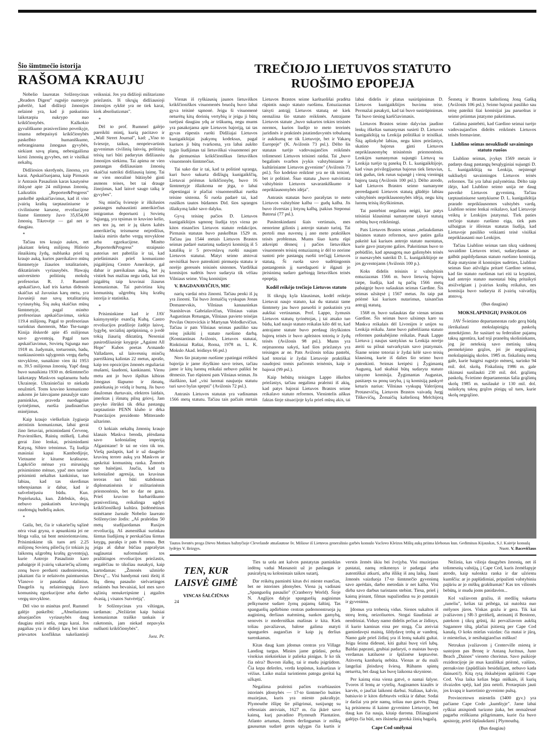Šio šimtmečio istorija
RAŠOMA KRAUJU
Nobelio laureatas Solženycinas „Readers Digest" rugsėjo numeryje pabrėžė, kad didžioji žmonijos nelaimė yra, kad ji paskutiniu laikotarpiu nukrypo nuo krikščionybės. Kažkokio gyvuliškumo prasiveržimo poveikyje, imama nebepaisyti krikščionybės paskelbto humaniškumo, nebranginama žmogaus gyvybės, siekiant savų planų, nebesigailima kirsti žmonių gyvybes, net ir visiškai nekaltų.
Didžiosios skerdynės, žinoma, yra karai. Apskaičiuojama, kaip Pirmasis ir Antrasis Pasaulinis karas kautynėse išskynė apie 24 milijonus žmonių. Laikraštis „Reporter&Progress" paskelbė apskaičiavimus, kad iš viso įvairių kraštų tarptautiniuose ir civiliniuose karuose, revoliucijose šiame šimtmety žuvo 35,654,00 žmonių. Tikrovėje — gal net ir daugiau.
*
Tačiau tos kraujo aukos, net įskaitant šešetą milijonų Hitlerio išnaikintų žydų, nublunka prieš tą kraujo auką, kurios pareikalavo mūsų šimtmetyje žiaurios totalitarinės, diktatūrinės vyriausybės. Hawajų universiteto politinių mokslų profesorius R. J. Rummel apskaičiavo, kad tris kartus didesnis skaičius už žuvusius karų metu, yra žuvusieji nuo savų totalitarinių vyriausybių. Šių aukų skaičius mūsų šimtmetyje, pagal minėto profesoriaus apskaičiavimus, siekia 119.4 milijonų. Pagal to profesoriaus surinktus duomenis, Mao Tse-tungo Kinija išskerdė apie 45 milijonus savo gyventojų. Pagal tuos apskaičiavimus, Sovietų Sąjunga nuo 1918 m. žudymais, torturomis, badu, sunkiausiomis sąlygomis vergų darbų stovyklose, sunaikino vien iki 1953 m. 39.5 milijonus žmonių. Yapč daug buvo sunaikinta 1930 m. dešimtmečio laikotarpy Maskvos suplanuotu badu Ukrainoje. Ukrainiečiai to niekada neužmirš. Toms kruvino komunizmo aukoms jie laisvajame pasaulyje stato paminklus, praveda nuodugnius tyrinėjimus, ruošia jaudinančius minėjimus.
Kaip kraujo vieškeliais žygiuoja ateistinis komunizmas, labai gerai žino lietuviai, prisimindami Červenę, Pravieniškes, Rainių miškelį. Labai gerai žino lenkai, prisimindami Katyną, Sibiro trėmimus. Tą liudija masiniai kapai Kambodijoje, Vietname ir kituose kraštuose. Lapkričio mėnuo yra mirusiųjų prisiminimo mėnuo, ypač mes turime prisiminti nekaltus kankinius, tuo labiau, kad tas skerdimas tebetęsiamas ir dabar, kad ir sušvelnėjusiu būdu. Kun. Popieluszka, kun. Zdebskis, deja, nebuvo paskutinės kruvinųjų raudonųjų budelių aukos.
*
Gaila, bet, čia ir vakariečių sąžinė nėra visai gryna, o apsunkinta jei ne bloga valia, tai bent nesiorientavimu. Prisiminkime tik tuos arti 2.25 milijonų Sovietų piliečių (ir tokiais jų laikomų užgrobtų kraštų gyventojų), kurie Antrojo Pasaulinio karo pabaigoje iš įvairių vakariečių užimtų zonų buvo perduoti raudoniesiems, įskaitant čia ir nelaisvėn paimtuosius Vlasovo ir panašius dalinius. Daugelis tų nelaimingųjų žuvo komunistų egzekucijose arba darbo vergų stovyklose.
Dėl viso to minėtas prof. Rummel galėjo paskelbti: „Absoliutizmu alsuojančios vyriausybės daug daugiau mirti neša, negu karai. Jos pagaliau yra ir didieji karų bei kitus prievartos konfliktus sukeliantieji veiksniai. Jos yra didžioji militarizmo priežastis. Iš tikrųjų didžiausioji žmonijos rykštė yra ne tiek karai, kiek absoliutizmas".
*
Dėl to prof. Rummel galėjo pareikšti mintį, kurią pacitavo ir „Wall Street Journal", kad: „Viso to šviesoje, taikus, nenprievartinis gyvenimas civilinių laisvių, politinių teisių turi būti padarytas didžiausiu žmonijos siekimu. Tai apima ne vien pastangas didžiausiam žmonių skaičiui suteikti didžiausią laimę. Tai ne vien moralinė būtinybė ginti asmens teises, bet tai drauge žinojimas, kad laisvė saugo taiką ir gyvybes".
Sių minčių šviesoje ir iškilusios pastangos nubaustinti amerikiečius imigrantus deportuoti į Sovietų Sąjungą, yra tęsimas to kruvino kelio, nes ten jų, net ir jų tikros kaltės amerikiečių teismuose neįrodžius, laukia mirtis darbo vergų stovyklose arba egzekucijose. Minėto „Reporter&Progress" straipsnio autorius net pabrėžia ir tai, kad priešinimasis prieš komunizmo įsigalėjimą Centro Amerikoje, gal dabar ir pareikalaus aukų, bet jų vistiek bus mažiau negu tada, kai ten įsigalėtų taip kruvinai žiaurus komunizmas. Tai patvirtina kitų komunistų užgrobtų kitų kraštų istorija ir statistika.
*
Prisiminkime kad ir JAV kaimynystėje esančią Kubą. Castro revoliucijos pradžioje žadėjo laisvę, lygybę, socialinį aprūpinimą, o įvedė tokią žiaurią diktatūrą. Neseniai pasirodžiusioje knygoje „Against All Hope" Kubos poetas Armando Valladares, už laisvesnių minčių pareiškimą kalintas 22 metus, aprašo, kaip ten opozicijos žmonės reguliariai mušami, šaudomi, kankinami. Vienu metu ant jo buvo išpiltas kibiras žmogaus šlapumo ir išmatų, pasiekusių jo veidą ir burną. Jis buvo daužomas durtuvais, elektros laidais, įmerktas į išmatų pilną griovį. Jam pavyko ištrūkti tik dėka pastangų tarptautinio PENN klubo ir dėka Prancūzijos prezidento Mitterando užtarimo.
O kokiais nekaltų žmonių kraujo klanais Maskva brenda, plėsdama savo kolonialinę imperiją Afganistane! Ir tai ne vien tik ten. Viešą paslaptis, kad ir už daugelio kruvinų teroro aukų yra Maskvos ar apskritai komunistų ranka. Žmonės tuo baisėjasi. Jaučia, kad ta kolonialinė agresija, tas kruvinas teroras turi būti stabdomas diplomatinėmis ir militarinėmis priemonėmis, bet to dar ne gana. Prieš kruvino barbariškumo prasiveržimą, reikalinga ugdyti krikščioniškoji kultūra. Įsidėmėtinas minėtame žurnale Nobelio laureato Solženycino žodis: „Aš praleidau 50 metų studijuodamas Rusijos revoliuciją. Aš asmeniškai surinkau šimtus liudijimų ir perskaičiau šimtus knygų, parašęs ir pats 8 tomus. Bet jeigu aš dabar būčiau paprašytas suglaustai suformuluoti tos pražūtingos revoliucijos priežastis, negalėčiau to tiksliau nusakyti, kaip kartodamas: „Žmonės užmiršo Dievą"... Visi bandymai rasti išeitį iš šių dienų pasaulio sielvartingos nelaimės bus bevaisiai, kol mes savo sąžinių nenukreipsime į atgailos dvasią, į visatos Sutvėrėją".
Ir Solženycinas yra viltingas, tardamas: „Nežiūrint kaip baisiai komunizmas traiško tankais ir raketomis, jam niekad nepavyks nušluoti krikščionybės".
Juoz. Pr.
TREČIOJO LIETUVOS STATUTO
RUOŠIMO EPOPEJA
Vienas iš ryškiausių jaunos lietuviškos krikščioniškos visuomenės bruožų buvo labai gyva teisinė sąmonė. Jeigu ši visuomenė neturėtų kitų dorinių vertybių ir jeigu ji būtų turėjusi daugiau ydų ar trūkumų, negu mums yra pasakojama apie Lietuvos bajoriją, tai tas gyvas rūpestis ruošti Didžiajai Lietuvos kunigaikštijai įsakymų kodeksus, pagal kuriuos ji būtų tvarkoma, yra labai aukšto lygio liudijimas tai lietuviškai visuomenei per du pirmuosius krikščioniškus lietuviškos visuomenės šimtmečius.
Tai sako dar ir tai, kad ta politinė sąranga, kuri buvo sukurta didžiųjų kunigaikščių, Lietuvai priėmus krikščionybę, buvo 16 šimtmetyje išlaikoma ne jėga, o labai rūpestingai ir plačiai visuomeniškai ruošta teisine sistema. Ši ruoša padarė tai, kad rusiškos tautos būdamos Did. šios sąrangos išlaikymą laikė savo dalyku.
Gyvą teisinę pačios D. Lietuvos kunigaikštijos sąmonę liudija trys viena po kitos einančios Lietuvos statuto redakcijos. Pirmasis statutas buvo paskelbtas 1529 m. Tačiau jau 1544 metais Lietuvos Brastos seimas padarė nutarimą sudaryti komisiją iš 5 katalikų ir 5 provoslavų ruošti naujam Lietuvos statutui. Matyt seimo atstovai nevisiškai buvo patenkinti pirmuoju statutu ir norėjo geresnės teisinės sistemos. Vardiškai komisijos sudėtis buvo sudaryta tik vėliau Vilniaus seime. Visų komisijos
V. BAGDANAVIČIUS, MIC
narių vardai nėra žinomi. Tačiau penki iš jų yra žinomi. Tai buvo žemaičių vyskupas Jonas Domanevskis, Vilniaus kanauninkas Stanislovas Gabrialavičius, Vilniaus vaitas Augustinas Rotungas, Vilniaus pavieto teisėjas Povilas Ostrovickis ir Martynas Volodkevičius. Tačiau ir pats Vilniaus seimas pasiliko sau teisę įsikišti į statuto ruošimo darbą. (Konstantinas Avižonis, Lietuvos statutai, Rinktiniai Raštai, Roma, 1978 m. L. K. Mokslo Akad. leidinys 66 psl.)
Nors šio įstatymo ruošime ypatingai reiškėsi bajorija ir jame išryškino savo teises, tačiau jame ir kitų luomų reikalai nebuvo palikti be dėmesio. Tuo rūpinosi pats Vilniaus seimas. Jis išaiškino, kad „visi luomai naujuoju statutu turi savo bylas spręsti" (Avižonis 72 psl.).
Antrasis Lietuvos statutas yra vadinamas 1566 metų statutu. Tačiau tais pačiais metais Lietuvos Brastos seime karštuolišai pradėta rūpintis naujo statuto ruošimu. Entuziazmas taisyti antrąjį Lietuvos statutą nė kiek nemažina šio statuto reikšmės. Antrajame Lietuvos statute „buvo sukurtos tokios teisinės normos, kurios liudijo to meto teorinės juridinės ir praktinės įstatimdavystės tobulumą ir aukštumą ne tik Lietuvoje, bet ir Vakarų Europoje" (K. Avižonis 73 psl.). Dėlto šis statutas turėjo vadovaujančios reikšmės tolimesnei Lietuvos teisinei raidai. Tai „buvo begalinės svarbos įvykis valstybiniame ir kultūriniame Lietuvos gyvenime" (Avižonis 73 psl.). Šio kodekso reikšmė yra ne tik teisinė, bet ir politinė. Šiuo statutu „buvo sutvirtinta valstybinio Lietuvos savarankiškumo ir nepriklausomybės idėja".
Antrasis statutas buvo parašytas to meto Lietuvos valstybine kalba — gudų kalba. Jis buvo išverstas į lotynų kalbą, įsakius Steponui Batorui (77 psl.).
Pasitenkindami šiais vertimais, mes nenorime gilintis į antrojo statuto turinį. Tai pertoli mus nuvestų į ano meto praktiškos teisės problemas. Mums šiuo kartu rūpi atkreipti dėmesį į pačios lietuviškos visuomenės teisinį entuziazmą ir dėl to norime sustoti prie pastangų ruošti trečiąjį Lietuvos statutą. Ši ruoša savo sudėtingomis pastangomis jį suredaguoti ir išgauti jo įteisinimą sudaro garbingą lietuviškos teisės epopėją.
Kodėl reikėjo trečiojo Lietuvos statuto
Iš tikrųjų kyla klausimas, kodėl reikėjo Lietuvai naujo statuto, kai du statutai tame šimtmety jau buvo paruošti ir paskutinis yra aukštai vertinamas. Prof. Lappo, žymusis Lietuvos statutų tyrinėtojas, į tai atsako tuo būdu, kad naujo statuto reikalas kilo dėl to, kad antrajame statute buvo perdaug išryškintos bajorų teisės ir buvo apleistos totorių ir žydų teisės (Avižonis 98 psl.). Mums yra neįmanoma sakyti, kad šios priežastys yra teisingos ar ne. Pats Avižonis toliau pastebi, kad totoriai ir žydai Lietuvoje praktiškai naudojosi tomis pačiomis teisėmis, kaip ir bajorai (99 psl.).
Kaip bebūtų teisingos Lappo iškeltos priežastys, tačiau negalima praleisti iš akių, kad patys bajorai Lietuvos Brastos seime reikalavo statuto reformos. Vienintelis aiškus faktas šioje situacijoje kyla prieš mūsų akis, tai labai didelis ir platus susirūpinimas D. Lietuvos kunigaikštijos buvimu teise. Permažai pasakyti, kad tai buvo susirūpinimas. Tai buvo tiesiog karščiavimasis.
Lietuvos Brastos seimo dalyvius jaudino lenkų iškeltas sumanymas susieti D. Lietuvos kunigaikštiją su Lenkija politiškai ir teisiškai. Šitą aplinkybė labiau, negu kitos priežastys, skatino bajorus ginti Lietuvos nepriklausomybę teisinėmis priemonėmis. Lenkijos sumanymas sujungti Lietuvą su Lenkija turėjo tą pasekų D. L. kunigaikštijoje, kad visus privilegijuotus bajorus tiek lietuvius, tiek gudus, tiek rusus sujungė į vieną vieningą bajorų tautą (Avižonis 100 psl.). Dėlto atrodo, kad Lietuvos Brastos seimo sumanyme perredaguoti Lietuvos statutą glūdėjo labiau valstybinės nepriklausomybės idėja, negu kitų luomų teisių išryškinimas.
Tai pastebint negalima neigti, kar patys teisiniai klausimai sumanyme taisyti statutą nebūtų buvę reikšmingi.
Pats Lietuvos Brastos seimas „nelaukdamas būsimos statuto reformos, savo paties galia pakeitė kai kuriuos antrojo statuto nuostatus, kurie gavo įstatymo galios. Pakeitimas buvo to pobūdžio, kad apsaugotų nuo galimybės teisės ir nuosavybės suteikti D. L. kunigaikštijoje ne jos gyventojams (Avižonis 100 p.).
Koks didelis teisinis ir valstybinis entuziazmas 1566 m. buvo lietuvių bajorų tarpe, liudija, kad tų pačių 1566 metų pabaigoje buvo sušauktas seimas Gardine. Šis seimas užsitęsė į 1567 metus. Jis taip pat priėmė kai kuriuos nutarimus, taisančius antrąjį statutą.
1568 m. buvo sušauktas dar vienas seimas Gardine. Šis seimas buvo užsimęs karo su Maskva reikalais dėl Livonijos ir unijos su Lenkija reikalu. Jame buvo pabrėžiama statuto reformos paskubėjimo reikalas. Pasak Lappo Lietuva į naujus santykius su Lenkija norėjo ateiti su pilnai sutvarkytais savo įstatymais. Šiame seime totoriai ir žydai kėlė savo teisių klausimą, kurie iš dalies šio seimo buvo patenkinti. Seimas kreipėsi į Žygimantą Augustą, kad skubiai būtų sudaryta statuto taisymo komisija. Žygimantas Augustas, pasitaręs su ponų taryba, į tą komisiją paskyrė keturis narius: Vilniaus vyskupą Valerijoną Protasevičių, Lietuvos Brastos vaivadą Jurgį Tiškevičių, Žemaičių kaštelioną Melchijorą Šemetą ir Brastos kaštelioną Joną Gašką (Avižonis 106 psl.). Seimo bajorai pasiliko sau teisę pateikti šiai komisijai jau paruoštus ir seimo priimtus įstatymo pakeitimus.
Galima pastebėti, kad Gardino seimai turėjo vadovaujančios didelės reikšmės Lietuvos teisės formavime.
Liublino seimas nesukliudė savaimingo statuto ruošos
Liublino seimas, įvykęs 1569 metais ir padaręs daug pastangų besąlyginiai sujungti D. L. kunigaikštiją su Lenkija, neįstengė sukliudyti savaimingos Lietuvos teisės reformos. Tai yra labai pažymėtina. Dėlto taip išėjo, kad Liublino seimo unija ne daug paveikė Lietuvos gyvenimą. Tačiau tarptautiniuose santykiuose D. L. kunigaikštija prarado nepriklausomos valstybės vardą. Liublino seime lenkai reikalavo, kad Lietuvoje veiktų ir Lenkijos įstatymai. Tiek paties trečiojo statuto ruošimo eiga, tiek pats užbaigtas ir išleistas statutas liudija, kad Lietuvoje pasiliko veikianti teisė visiškai nepriklausanti nuo Lenkijos.
Tačiau Liublino seimas tam tikrą vaidmenį suvaidino Lietuvos teisei, sudarydamas ar galbūt papildydamas statuto ruošimo komisiją. Kaip matysime iš komisijos sudėties, Liublino seimas šiuo atžvilgiu pritarė Gardino seimui, kad šio statuto ruošimas turi eiti ta kryptimi, kad antrojo statuto nuostatai būtų pritaikyti atsižvelgiant į įvairius kraštų reikalus, nes komisija buvo sudaryta iš įvairių vaivadijų atstovų.
(Bus daugiau)
MOKSLAPINIGIŲ PASKOLOS
JAV Švietimo departamentas rado gerą būdą išreikalauti mokslapinigių paskolų atmokėjimo. Jie susitarė su federaline pajamų taksų agentūra, kad toji praneštų skolininkams, jog jie neteksią savo metinių taksų permokėjimo grąžos, jei jie negrąžinsią mokslapinigių skolos. 1985 m. fiskalinių metų gale, kurie baigėsi rugsėjo mėnesį, surinko 94 mil. dol. skolų. Fiskalinių 1986 m. gale tikimasi susilaukti 230 mil. dol. grąžintų paskolų. Švietimo departamentas šalia grąžintų skolų 1985 m. susilaukė ir 130 mil. dol. sulaikytų taksų grąžos pinigų už tuos, kurie skolų negrąžino.
Tautos šventės proga Dievo Motinos bažnyčioje Clevelande atnašautose šv. Mišiose iš Lietuvos generalinio garbės konsulo Vaclovo Kleizos Mišių auką priima klebonas kun. Gediminas Kijauskas, S.J. Kairėje konsulą lydėjęs V. Brizgys. Nuotr. V. Bacevičiaus
TEN, KUR LAISVĖ GIMĖ
VINCAS ŠALČIŪNAS
24
Ties ta uola ant kalvos pastatytas paminklas indėnų vadui Massasoit už jo paslaugas ir pasirašytą su kolonistais taikos sutartį.
Dar reikėtų paminėti kitus dvi mieste esančias, bet ne istorines įdomybes. Viena jų vadinasi „Spanguolių pasaulio" (Cranberry World). Šioje N. Anglijos dalyje spanguolių auginimas pelkynuose sudaro žymų pajamų šaltinį. Tas spanguolių apdirbimo centras pademonstruoja jų auginimą, derliaus nuėmimą, sunkos gamybą, senovės ir moderniškas mašinas ir kita. Kiek toliau pavažiavus, balose galima matyti spanguoles augančias ir kaip jų derlius surenkamas.
Kitas daug kam įdomus centras yra Village Landing turgus. Minios jame grūdasi, perka visokius niekniekius ir palieka pinigus. Ir ko tik čia nėra? Buvom išalkę, tai ir mudu įsigrūdom. Čia kepa dešreles, verda kopūstus, kukurūzus ir vėžius. Laiko mažai turintiems patogu greitai ką užkąsti.
Negalima praleisti pačios svarbiausios istorinės įdomybės — 17-to šimtmečio buities muziejaus, kuris yra miesto pakraštyje. Plymouthe išlipę šie piligrimai, susijungę su vėlesniais ateiviais, 1627 m. čia įkūrė savo kaimą, kurį pavadino Plymouth Plantation. Atlanto artumas, žemės derlingumas ir miškų gausumas sudarė geras sąlygas čia kurtis ir verstis žemės ūkiu bei žvejyba. Visi muziejaus pastatai, namų reikmenys ir padargai arba autentiškai atkurti, arba išlikę iš anų laikų. Jauni žmonės vaizduoja 17-to šimtmečio gyvenimą savo aprėdais, darbo metodais ir net kalba. Visi dirba savo darbus turistams stebint. Tiesa, prieš į kaimą įeinant, filmas supažindina su jo pastatais ir gyvenimu.
Įdomus yra trobesių vidus. Sienos sukaltos iš storų lentų, neizoliuotos. Stogai šiaudiniai ar nendriniai. Vidury namo didelis pečius ar židinys, iš kurio kaminas eina per stogą. Čia ateiviai gamindavęsi maistą, šildydavę trobą ar vandenį. Namo gale prieš židinį yra iš lentų sukalti gultai. Jeigu šeima didesnė, kiti gultai buvę virš lubų. Baldai paprasti, grubiai padaryti, o maistas buvęs verdamas katiluose ir špižinėse keptuvėse. Atitvertų kambarių nebūta. Vienas ar du maži langeliai įleisdavę šviesą. Rūbams spintų neturėta, bet daug kas buvę laikoma skryniose.
Per kaimą eina viena gatvė, o namai šalyse. Tvoros iš lentų ar vytelių. Auginamos kiaulės ir karvės, o jaučiai laikomi darbui. Staliaus, kalvio, batsiuvio ir kitos dirbtuvės veikia ir dabar. Sodai ir daržai yra prie namų, toliau nuo gatvės. Daug ką prisimenu iš kaimo gyvenimo Lietuvoje, bet daug kas čia nauja, kitaip daroma. Džiaugiuosi galėjęs čia būti, nes išsinešu gerokà žinių bagažą.
Cape Cod smėlynai
Nežinia, kas vilioja daugybes žmonių, net iš tolimesnių valstijų, į Cape Cod, kuris žemėlapyje atrodo, kaip sulenkta ranka ir dar užriestu kumščiu: ar jo paplūdimiai, pripažinti valstybiniu pajūriu ar jo miškų grakštumas? Kas tos vilionės bebūtų, ir mudu joms pasidavėm...
Kol važiavom gražiu, iš medžių sukurtu „tuneliu", kelias tai pribėga, tai nutolsta nuo mėlynos jūros. Viskas gražu ir gera. Tik kai įvažiavom į SR-3 greitkelį, ateinantį iš Bostono, patekom į tikrą grūstį, iki pervažiavom aukštą Sagamore tiltą, plačiai įsitiestą per Cape Cod kanalą. O koks mielas vaizdas: čia matai ir jūrą, ir miestelius, ir nesibaigiančius miškus!
Netrukus įvažiavom į Centerville miestą ir sustojom pas Bronę ir Antaną Jucėnus, Juno Beach „Dainos" vieneto choristus. Savo puikioje rezidencijoje jie mus karališkai priėmė, vaišino, pernakvino (įspūdžiais besidalijant, nebuvo kada dainuoti!). Kitą rytą išskubėjom apžiūrėti Cape Cod. Visa laika kelias bėga miškais, iš kurių išvaizdos spėji, kad jūra netoli. Protarpiais jauti jos kvapą ir kurortinio gyvenimo pulsą.
Provincetown miestelis (3400 gyv.) yra pačiame Cape Codo „kumštyje". Jame labai ryškiai atsispindi turizmo įtaka, bet nemažesnė pagarba reiškiama piligrimams, kurie čia buvo apsistoję, prieš išplaukdami į Plymouthą.
(Bus daugiau)